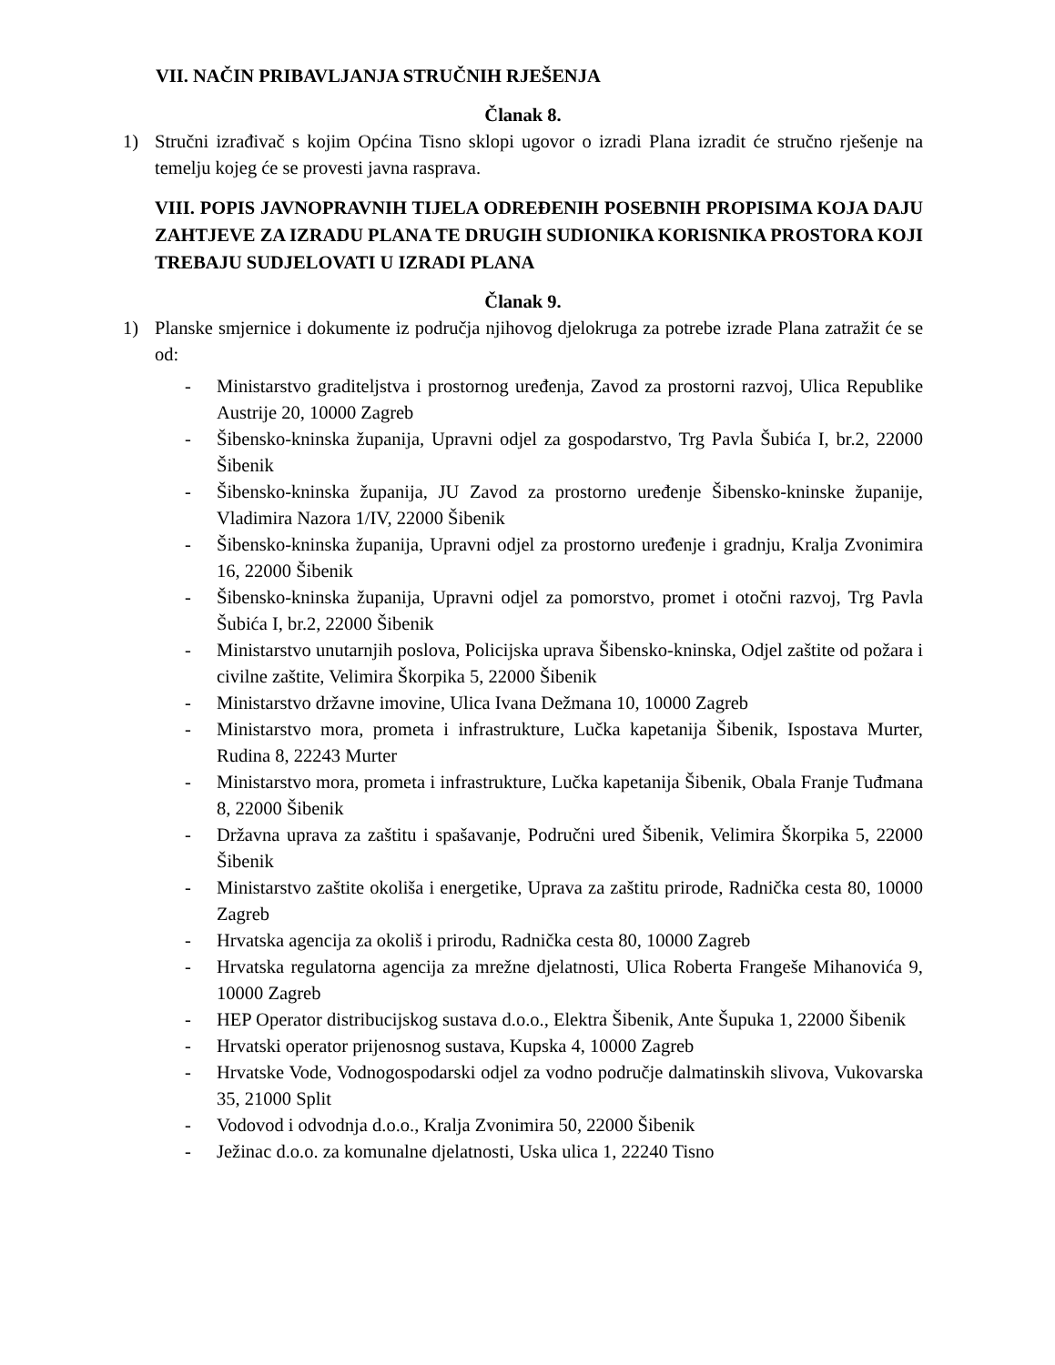VII. NAČIN PRIBAVLJANJA STRUČNIH RJEŠENJA
Članak 8.
1) Stručni izrađivač s kojim Općina Tisno sklopi ugovor o izradi Plana izradit će stručno rješenje na temelju kojeg će se provesti javna rasprava.
VIII. POPIS JAVNOPRAVNIH TIJELA ODREĐENIH POSEBNIH PROPISIMA KOJA DAJU ZAHTJEVE ZA IZRADU PLANA TE DRUGIH SUDIONIKA KORISNIKA PROSTORA KOJI TREBAJU SUDJELOVATI U IZRADI PLANA
Članak 9.
1) Planske smjernice i dokumente iz područja njihovog djelokruga za potrebe izrade Plana zatražit će se od:
- Ministarstvo graditeljstva i prostornog uređenja, Zavod za prostorni razvoj, Ulica Republike Austrije 20, 10000 Zagreb
- Šibensko-kninska županija, Upravni odjel za gospodarstvo, Trg Pavla Šubića I, br.2, 22000 Šibenik
- Šibensko-kninska županija, JU Zavod za prostorno uređenje Šibensko-kninske županije, Vladimira Nazora 1/IV, 22000 Šibenik
- Šibensko-kninska županija, Upravni odjel za prostorno uređenje i gradnju, Kralja Zvonimira 16, 22000 Šibenik
- Šibensko-kninska županija, Upravni odjel za pomorstvo, promet i otočni razvoj, Trg Pavla Šubića I, br.2, 22000 Šibenik
- Ministarstvo unutarnjih poslova, Policijska uprava Šibensko-kninska, Odjel zaštite od požara i civilne zaštite, Velimira Škorpika 5, 22000 Šibenik
- Ministarstvo državne imovine, Ulica Ivana Dežmana 10, 10000 Zagreb
- Ministarstvo mora, prometa i infrastrukture, Lučka kapetanija Šibenik, Ispostava Murter, Rudina 8, 22243 Murter
- Ministarstvo mora, prometa i infrastrukture, Lučka kapetanija Šibenik, Obala Franje Tuđmana 8, 22000 Šibenik
- Državna uprava za zaštitu i spašavanje, Područni ured Šibenik, Velimira Škorpika 5, 22000 Šibenik
- Ministarstvo zaštite okoliša i energetike, Uprava za zaštitu prirode, Radnička cesta 80, 10000 Zagreb
- Hrvatska agencija za okoliš i prirodu, Radnička cesta 80, 10000 Zagreb
- Hrvatska regulatorna agencija za mrežne djelatnosti, Ulica Roberta Frangeše Mihanovića 9, 10000 Zagreb
- HEP Operator distribucijskog sustava d.o.o., Elektra Šibenik, Ante Šupuka 1, 22000 Šibenik
- Hrvatski operator prijenosnog sustava, Kupska 4, 10000 Zagreb
- Hrvatske Vode, Vodnogospodarski odjel za vodno područje dalmatinskih slivova, Vukovarska 35, 21000 Split
- Vodovod i odvodnja d.o.o., Kralja Zvonimira 50, 22000 Šibenik
- Ježinac d.o.o. za komunalne djelatnosti, Uska ulica 1, 22240 Tisno